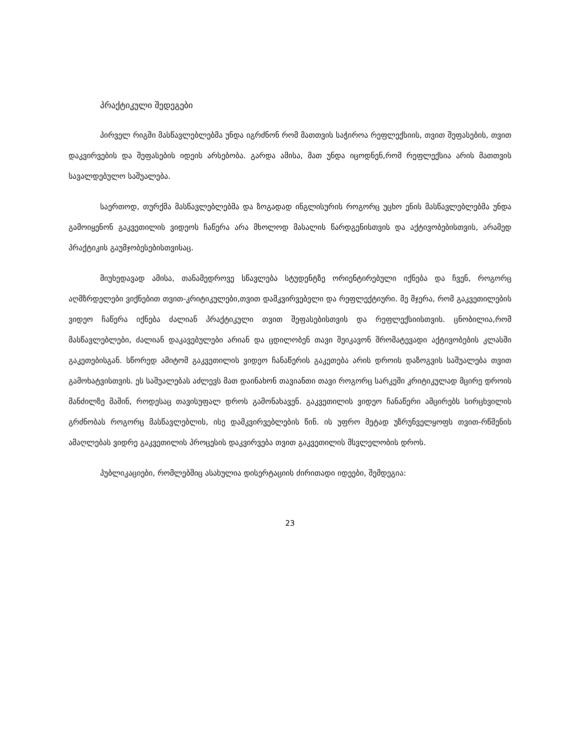პრაქტიკული შედეგები
პირველ რიგში მასწავლებლებმა უნდა იგრძნონ რომ მათთვის საჭიროა რეფლექსიის, თვით შეფასების, თვით დაკვირვების და შეფასების იდეის არსებობა. გარდა ამისა, მათ უნდა იცოდნენ,რომ რეფლექსია არის მათთვის სავალდებულო საშუალება.
საერთოდ, თურქმა მასწავლებლებმა და ზოგადად ინგლისურის როგორც უცხო ენის მასწავლებლებმა უნდა გამოიყენონ გაკვეთილის ვიდეოს ჩაწერა არა მხოლოდ მასალის წარდგენისთვის და აქტივობებისთვის, არამედ პრაქტიკის გაუმჯობესებისთვისაც.
მიუხედავად ამისა, თანამედროვე სწავლება სტუდენტზე ორიენტირებული იქნება და ჩვენ, როგორც აღმზრდელები ვიქნებით თვით-კრიტიკულები,თვით დამკვირვებელი და რეფლექტიური. მე მჯერა, რომ გაკვეთილების ვიდეო ჩაწერა იქნება ძალიან პრაქტიკული თვით შეფასებისთვის და რეფლექსიისთვის. ცნობილია,რომ მასწავლებლები, ძალიან დაკავებულები არიან და ცდილობენ თავი შეიკავონ შრომატევადი აქტივობების კლასში გაკეთებისგან. სწორედ ამიტომ გაკვეთილის ვიდეო ჩანაწერის გაკეთება არის დროის დაზოგვის საშუალება თვით გამოხატვისთვის. ეს საშუალებას აძლევს მათ დაინახონ თავიანთი თავი როგორც სარკეში კრიტიკულად მცირე დროის მანძილზე მაშინ, როდესაც თავისუფალ დროს გამონახავენ. გაკვეთილის ვიდეო ჩანაწერი ამცირებს სირცხვილის გრძნობას როგორც მასწავლებლის, ისე დამკვირვებლების წინ. ის უფრო მეტად უზრუნველყოფს თვით-რწმენის ამაღლებას ვიდრე გაკვეთილის პროცესის დაკვირვება თვით გაკვეთილის მსვლელობის დროს.
პუბლიკაციები, რომლებშიც ასახულია დისერტაციის ძირითადი იდეები, შემდეგია:
23